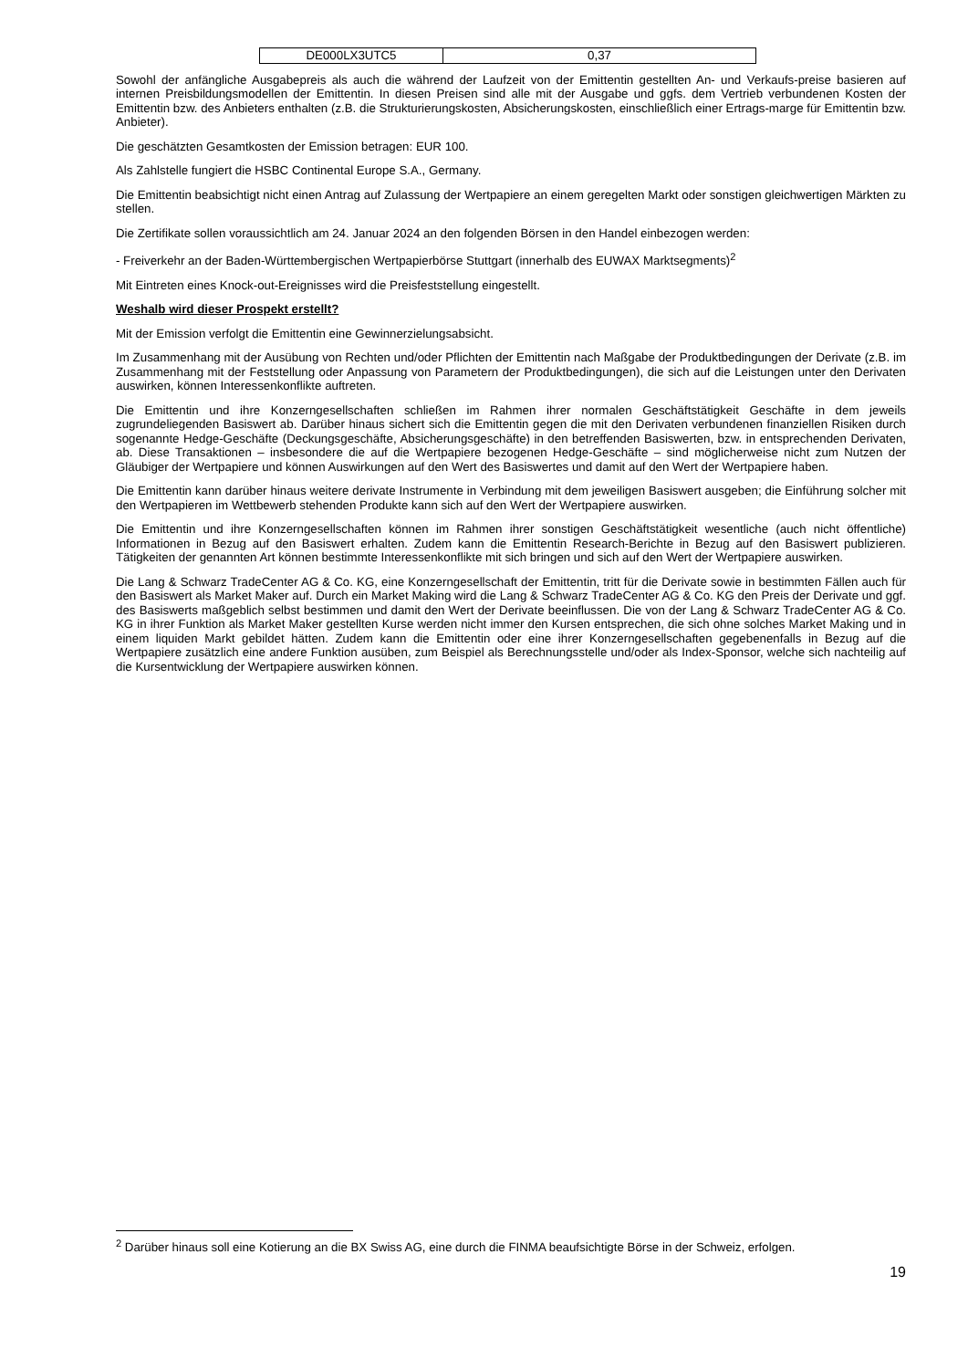| DE000LX3UTC5 | 0,37 |
Sowohl der anfängliche Ausgabepreis als auch die während der Laufzeit von der Emittentin gestellten An- und Verkaufs-preise basieren auf internen Preisbildungsmodellen der Emittentin. In diesen Preisen sind alle mit der Ausgabe und ggfs. dem Vertrieb verbundenen Kosten der Emittentin bzw. des Anbieters enthalten (z.B. die Strukturierungskosten, Absicherungskosten, einschließlich einer Ertrags-marge für Emittentin bzw. Anbieter).
Die geschätzten Gesamtkosten der Emission betragen: EUR 100.
Als Zahlstelle fungiert die HSBC Continental Europe S.A., Germany.
Die Emittentin beabsichtigt nicht einen Antrag auf Zulassung der Wertpapiere an einem geregelten Markt oder sonstigen gleichwertigen Märkten zu stellen.
Die Zertifikate sollen voraussichtlich am 24. Januar 2024 an den folgenden Börsen in den Handel einbezogen werden:
- Freiverkehr an der Baden-Württembergischen Wertpapierbörse Stuttgart (innerhalb des EUWAX Marktsegments)<sup>2</sup>
Mit Eintreten eines Knock-out-Ereignisses wird die Preisfeststellung eingestellt.
Weshalb wird dieser Prospekt erstellt?
Mit der Emission verfolgt die Emittentin eine Gewinnerzielungsabsicht.
Im Zusammenhang mit der Ausübung von Rechten und/oder Pflichten der Emittentin nach Maßgabe der Produktbedingungen der Derivate (z.B. im Zusammenhang mit der Feststellung oder Anpassung von Parametern der Produktbedingungen), die sich auf die Leistungen unter den Derivaten auswirken, können Interessenkonflikte auftreten.
Die Emittentin und ihre Konzerngesellschaften schließen im Rahmen ihrer normalen Geschäftstätigkeit Geschäfte in dem jeweils zugrundeliegenden Basiswert ab. Darüber hinaus sichert sich die Emittentin gegen die mit den Derivaten verbundenen finanziellen Risiken durch sogenannte Hedge-Geschäfte (Deckungsgeschäfte, Absicherungsgeschäfte) in den betreffenden Basiswerten, bzw. in entsprechenden Derivaten, ab. Diese Transaktionen – insbesondere die auf die Wertpapiere bezogenen Hedge-Geschäfte – sind möglicherweise nicht zum Nutzen der Gläubiger der Wertpapiere und können Auswirkungen auf den Wert des Basiswertes und damit auf den Wert der Wertpapiere haben.
Die Emittentin kann darüber hinaus weitere derivate Instrumente in Verbindung mit dem jeweiligen Basiswert ausgeben; die Einführung solcher mit den Wertpapieren im Wettbewerb stehenden Produkte kann sich auf den Wert der Wertpapiere auswirken.
Die Emittentin und ihre Konzerngesellschaften können im Rahmen ihrer sonstigen Geschäftstätigkeit wesentliche (auch nicht öffentliche) Informationen in Bezug auf den Basiswert erhalten. Zudem kann die Emittentin Research-Berichte in Bezug auf den Basiswert publizieren. Tätigkeiten der genannten Art können bestimmte Interessenkonflikte mit sich bringen und sich auf den Wert der Wertpapiere auswirken.
Die Lang & Schwarz TradeCenter AG & Co. KG, eine Konzerngesellschaft der Emittentin, tritt für die Derivate sowie in bestimmten Fällen auch für den Basiswert als Market Maker auf. Durch ein Market Making wird die Lang & Schwarz TradeCenter AG & Co. KG den Preis der Derivate und ggf. des Basiswerts maßgeblich selbst bestimmen und damit den Wert der Derivate beeinflussen. Die von der Lang & Schwarz TradeCenter AG & Co. KG in ihrer Funktion als Market Maker gestellten Kurse werden nicht immer den Kursen entsprechen, die sich ohne solches Market Making und in einem liquiden Markt gebildet hätten. Zudem kann die Emittentin oder eine ihrer Konzerngesellschaften gegebenenfalls in Bezug auf die Wertpapiere zusätzlich eine andere Funktion ausüben, zum Beispiel als Berechnungsstelle und/oder als Index-Sponsor, welche sich nachteilig auf die Kursentwicklung der Wertpapiere auswirken können.
<sup>2</sup> Darüber hinaus soll eine Kotierung an die BX Swiss AG, eine durch die FINMA beaufsichtigte Börse in der Schweiz, erfolgen.
19